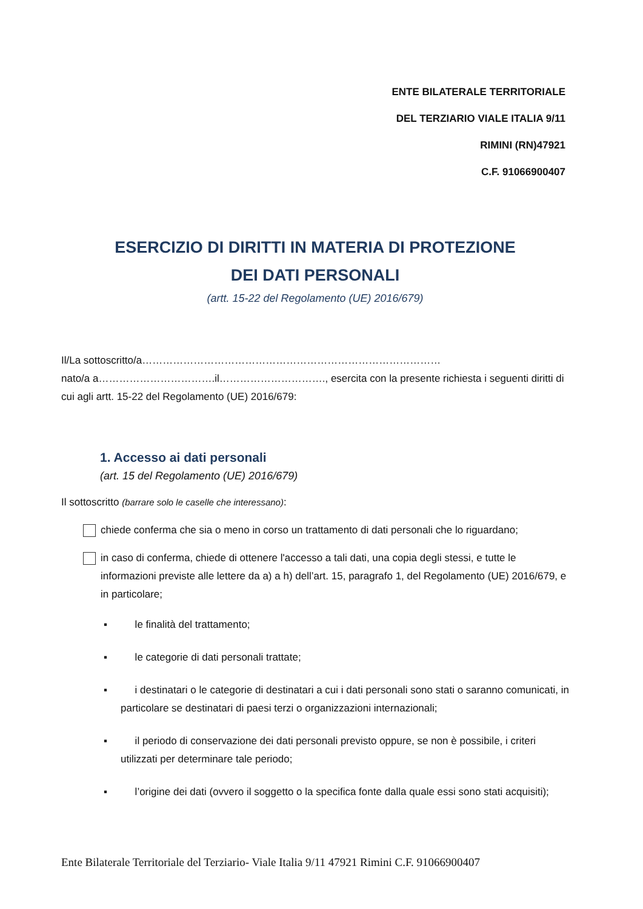ENTE BILATERALE TERRITORIALE
DEL TERZIARIO VIALE ITALIA 9/11
RIMINI (RN)47921
C.F. 91066900407
ESERCIZIO DI DIRITTI IN MATERIA DI PROTEZIONE
DEI DATI PERSONALI
(artt. 15-22 del Regolamento (UE) 2016/679)
Il/La sottoscritto/a……………………………………………………………………………
nato/a a…………………………….il…………………………., esercita con la presente richiesta i seguenti diritti di cui agli artt. 15-22 del Regolamento (UE) 2016/679:
1. Accesso ai dati personali
(art. 15 del Regolamento (UE) 2016/679)
Il sottoscritto (barrare solo le caselle che interessano):
chiede conferma che sia o meno in corso un trattamento di dati personali che lo riguardano;
in caso di conferma, chiede di ottenere l'accesso a tali dati, una copia degli stessi, e tutte le informazioni previste alle lettere da a) a h) dell’art. 15, paragrafo 1, del Regolamento (UE) 2016/679, e in particolare;
▪ le finalità del trattamento;
▪ le categorie di dati personali trattate;
▪ i destinatari o le categorie di destinatari a cui i dati personali sono stati o saranno comunicati, in particolare se destinatari di paesi terzi o organizzazioni internazionali;
▪ il periodo di conservazione dei dati personali previsto oppure, se non è possibile, i criteri utilizzati per determinare tale periodo;
▪ l’origine dei dati (ovvero il soggetto o la specifica fonte dalla quale essi sono stati acquisiti);
Ente Bilaterale Territoriale del Terziario- Viale Italia 9/11 47921 Rimini C.F. 91066900407